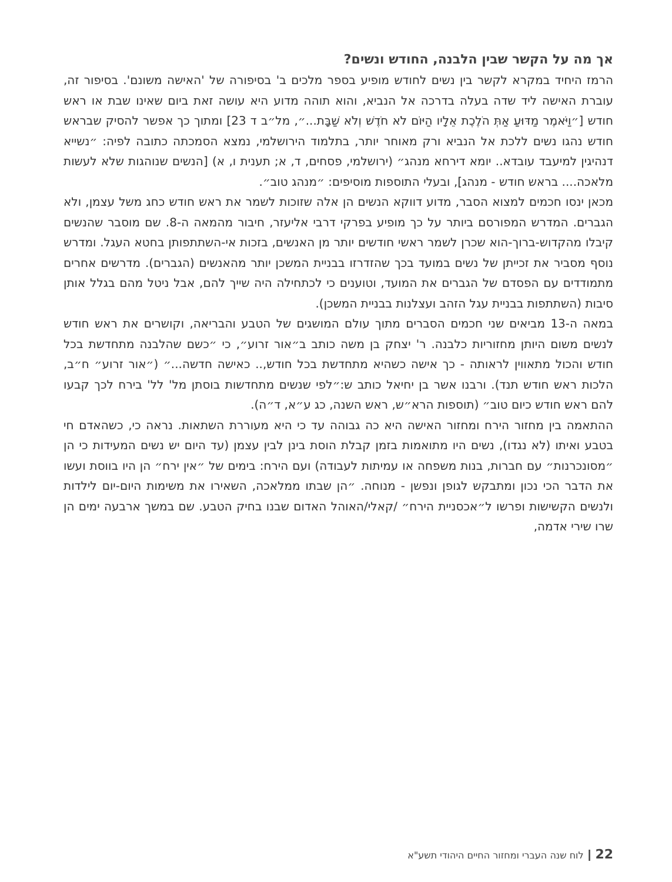אך מה על הקשר שבין הלבנה, החודש ונשים?
הרמז היחיד במקרא לקשר בין נשים לחודש מופיע בספר מלכים ב' בסיפורה של 'האישה משונם'. בסיפור זה, עוברת האישה ליד שדה בעלה בדרכה אל הנביא, והוא תוהה מדוע היא עושה זאת ביום שאינו שבת או ראש חודש [״וַיֹּאמֶר מַדּוּעַ אַתְּ הֹלֶכֶת אֵלָיו הַיּוֹם לֹא חֹדֶשׁ וְלֹא שַׁבָּת...״, מל״ב ד 23] ומתוך כך אפשר להסיק שבראש חודש נהגו נשים ללכת אל הנביא ורק מאוחר יותר, בתלמוד הירושלמי, נמצא הסמכתה כתובה לפיה: ״נשייא דנהיגין למיעבד עובדא.. יומא דירחא מנהג״ (ירושלמי, פסחים, ד, א; תענית ו, א) [הנשים שנוהגות שלא לעשות מלאכה.... בראש חודש - מנהג], ובעלי התוספות מוסיפים: ״מנהג טוב״.
מכאן ינסו חכמים למצוא הסבר, מדוע דווקא הנשים הן אלה שזוכות לשמר את ראש חודש כחג משל עצמן, ולא הגברים. המדרש המפורסם ביותר על כך מופיע בפרקי דרבי אליעזר, חיבור מהמאה ה-8. שם מוסבר שהנשים קיבלו מהקדוש-ברוך-הוא שכרן לשמר ראשי חודשים יותר מן האנשים, בזכות אי-השתתפותן בחטא העגל. ומדרש נוסף מסביר את זכייתן של נשים במועד בכך שהזדרזו בבניית המשכן יותר מהאנשים (הגברים). מדרשים אחרים מתמודדים עם הפסדם של הגברים את המועד, וטוענים כי לכתחילה היה שייך להם, אבל ניטל מהם בגלל אותן סיבות (השתתפות בבניית עגל הזהב ועצלנות בבניית המשכן).
במאה ה-13 מביאים שני חכמים הסברים מתוך עולם המושגים של הטבע והבריאה, וקושרים את ראש חודש לנשים משום היותן מחזוריות כלבנה. ר' יצחק בן משה כותב ב״אור זרוע״, כי ״כשם שהלבנה מתחדשת בכל חודש והכול מתאווין לראותה - כך אישה כשהיא מתחדשת בכל חודש,.. כאישה חדשה...״ (״אור זרוע״ ח״ב, הלכות ראש חודש תנד). ורבנו אשר בן יחיאל כותב ש:״לפי שנשים מתחדשות בוסתן מל' לל' בירח לכך קבעו להם ראש חודש כיום טוב״ (תוספות הרא״ש, ראש השנה, כג ע״א, ד״ה).
ההתאמה בין מחזור הירח ומחזור האישה היא כה גבוהה עד כי היא מעוררת השתאות. נראה כי, כשהאדם חי בטבע ואיתו (לא נגדו), נשים היו מתואמות בזמן קבלת הוסת בינן לבין עצמן (עד היום יש נשים המעידות כי הן ״מסונכרנות״ עם חברות, בנות משפחה או עמיתות לעבודה) ועם הירח: בימים של ״אין ירח״ הן היו בווסת ועשו את הדבר הכי נכון ומתבקש לגופן ונפשן - מנוחה. ״הן שבתו ממלאכה, השאירו את משימות היום-יום לילדות ולנשים הקשישות ופרשו ל״אכסניית הירח״ /קאלי/האוהל האדום שבנו בחיק הטבע. שם במשך ארבעה ימים הן שרו שירי אדמה,
22 ┃ לוח שנה העברי ומחזור החיים היהודי תשע"א